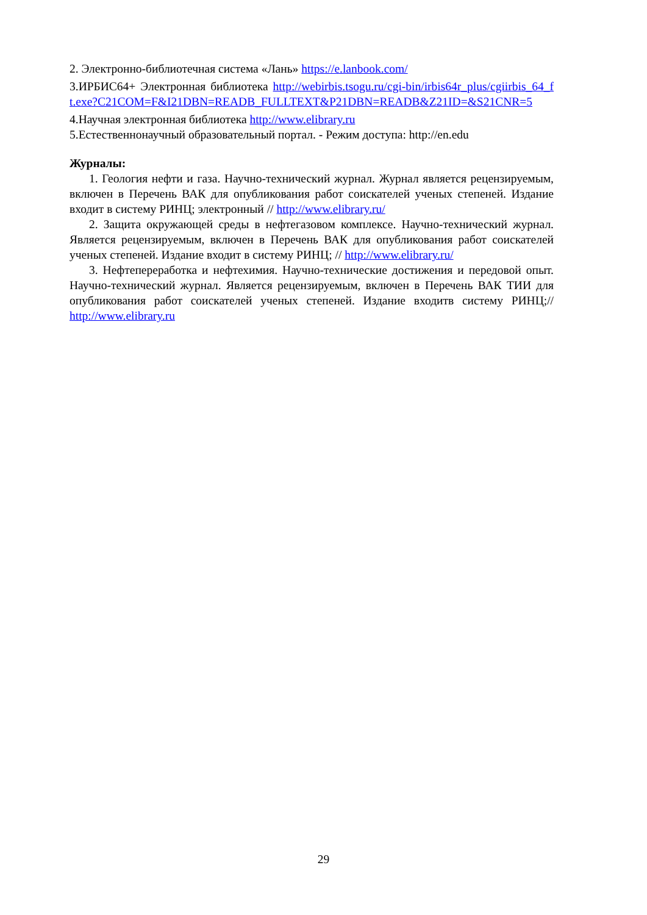2. Электронно-библиотечная система «Лань» https://e.lanbook.com/
3.ИРБИС64+ Электронная библиотека http://webirbis.tsogu.ru/cgi-bin/irbis64r_plus/cgiirbis_64_ft.exe?C21COM=F&I21DBN=READB_FULLTEXT&P21DBN=READB&Z21ID=&S21CNR=5
4.Научная электронная библиотека http://www.elibrary.ru
5.Естественнонаучный образовательный портал. - Режим доступа: http://en.edu
Журналы:
1. Геология нефти и газа. Научно-технический журнал. Журнал является рецензируемым, включен в Перечень ВАК для опубликования работ соискателей ученых степеней. Издание входит в систему РИНЦ; электронный // http://www.elibrary.ru/
2. Защита окружающей среды в нефтегазовом комплексе. Научно-технический журнал. Является рецензируемым, включен в Перечень ВАК для опубликования работ соискателей ученых степеней. Издание входит в систему РИНЦ; // http://www.elibrary.ru/
3. Нефтепереработка и нефтехимия. Научно-технические достижения и передовой опыт. Научно-технический журнал. Является рецензируемым, включен в Перечень ВАК ТИИ для опубликования работ соискателей ученых степеней. Издание входитв систему РИНЦ;// http://www.elibrary.ru
29